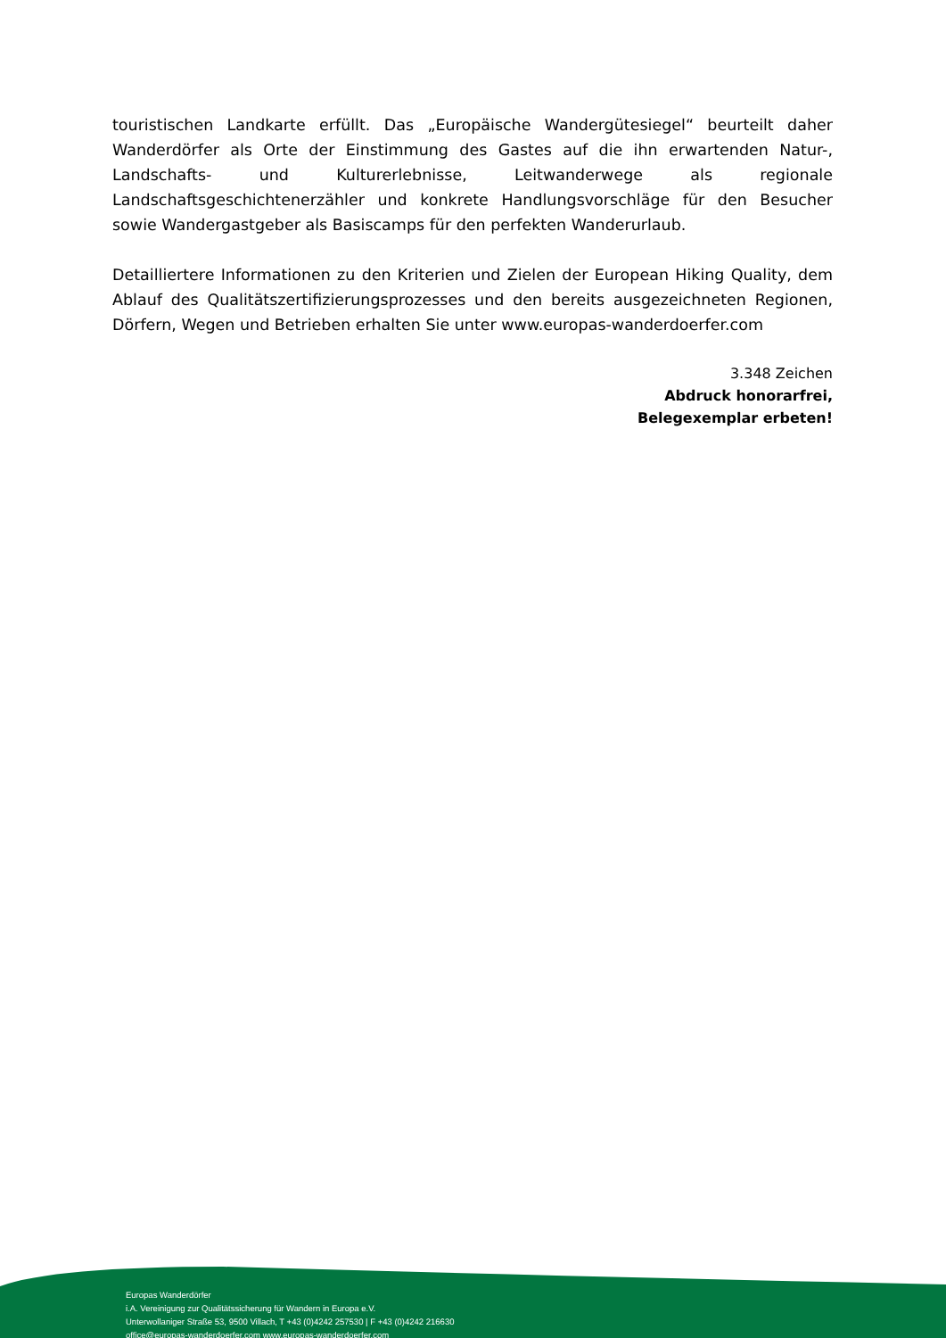touristischen Landkarte erfüllt. Das „Europäische Wandergütesiegel“ beurteilt daher Wanderdörfer als Orte der Einstimmung des Gastes auf die ihn erwartenden Natur-, Landschafts- und Kulturerlebnisse, Leitwanderwege als regionale Landschaftsgeschichtenerzähler und konkrete Handlungsvorschläge für den Besucher sowie Wandergastgeber als Basiscamps für den perfekten Wanderurlaub.
Detailliertere Informationen zu den Kriterien und Zielen der European Hiking Quality, dem Ablauf des Qualitätszertifizierungsprozesses und den bereits ausgezeichneten Regionen, Dörfern, Wegen und Betrieben erhalten Sie unter www.europas-wanderdoerfer.com
3.348 Zeichen
Abdruck honorarfrei,
Belegexemplar erbeten!
Europas Wanderdörfer
i.A. Vereinigung zur Qualitätssicherung für Wandern in Europa e.V.
Unterwollaniger Straße 53, 9500 Villach, T +43 (0)4242 257530 | F +43 (0)4242 216630
office@europas-wanderdoerfer.com www.europas-wanderdoerfer.com